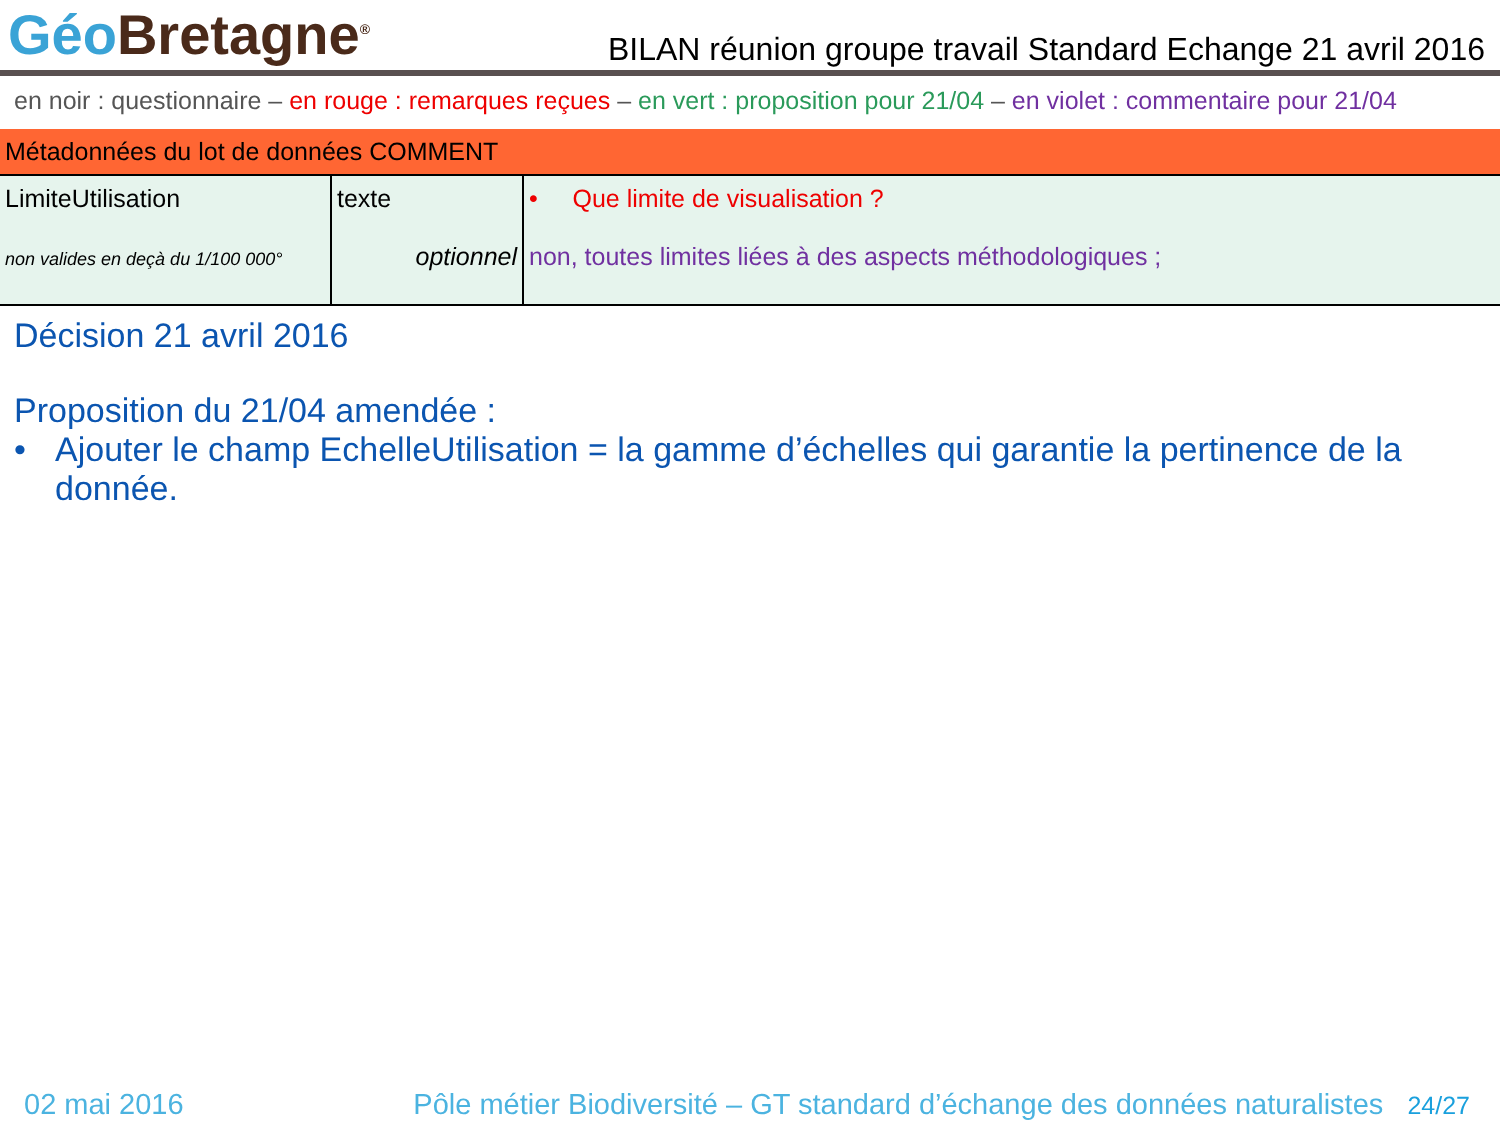Géo Bretagne<sup>®</sup>
BILAN réunion groupe travail Standard Echange 21 avril 2016
en noir : questionnaire – en rouge : remarques reçues – en vert : proposition pour 21/04 – en violet : commentaire pour 21/04
| Métadonnées du lot de données COMMENT | | |
| LimiteUtilisation non valides en deçà du 1/100 000° | texte optionnel | • Que limite de visualisation ? non, toutes limites liées à des aspects méthodologiques ; |
Décision 21 avril 2016
Proposition du 21/04 amendée :
• Ajouter le champ EchelleUtilisation = la gamme d’échelles qui garantie la pertinence de la donnée.
02 mai 2016 Pôle métier Biodiversité – GT standard d’échange des données naturalistes 24/27